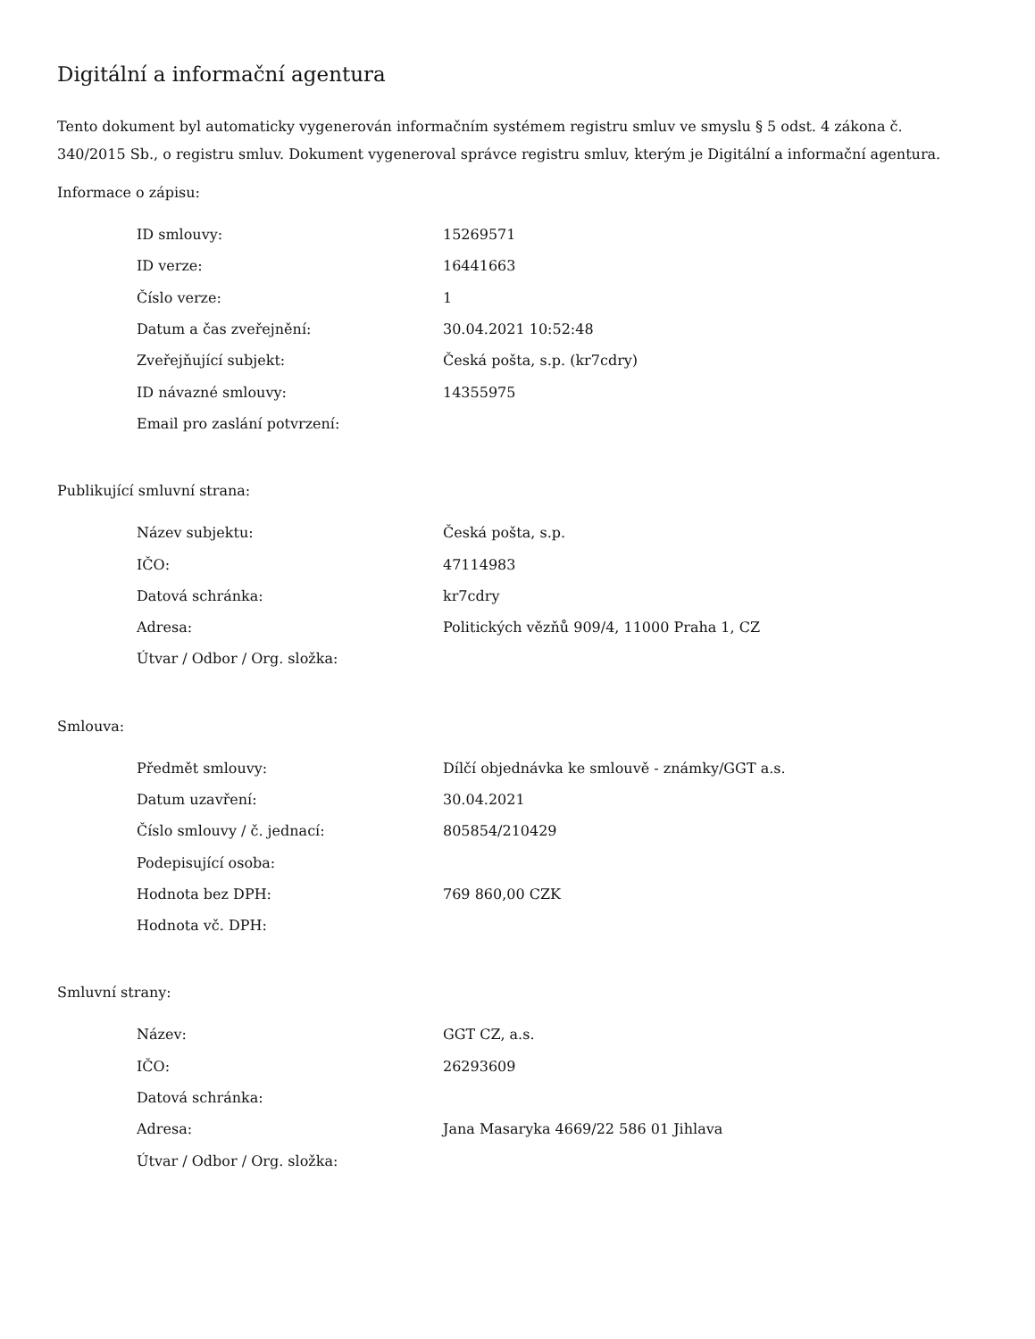Digitální a informační agentura
Tento dokument byl automaticky vygenerován informačním systémem registru smluv ve smyslu § 5 odst. 4 zákona č. 340/2015 Sb., o registru smluv. Dokument vygeneroval správce registru smluv, kterým je Digitální a informační agentura.
Informace o zápisu:
| ID smlouvy: | 15269571 |
| ID verze: | 16441663 |
| Číslo verze: | 1 |
| Datum a čas zveřejnění: | 30.04.2021 10:52:48 |
| Zveřejňující subjekt: | Česká pošta, s.p. (kr7cdry) |
| ID návazné smlouvy: | 14355975 |
| Email pro zaslání potvrzení: | |
Publikující smluvní strana:
| Název subjektu: | Česká pošta, s.p. |
| IČO: | 47114983 |
| Datová schránka: | kr7cdry |
| Adresa: | Politických vězňů 909/4, 11000 Praha 1, CZ |
| Útvar / Odbor / Org. složka: | |
Smlouva:
| Předmět smlouvy: | Dílčí objednávka ke smlouvě - známky/GGT a.s. |
| Datum uzavření: | 30.04.2021 |
| Číslo smlouvy / č. jednací: | 805854/210429 |
| Podepisující osoba: | |
| Hodnota bez DPH: | 769 860,00 CZK |
| Hodnota vč. DPH: | |
Smluvní strany:
| Název: | GGT CZ, a.s. |
| IČO: | 26293609 |
| Datová schránka: | |
| Adresa: | Jana Masaryka 4669/22 586 01 Jihlava |
| Útvar / Odbor / Org. složka: | |